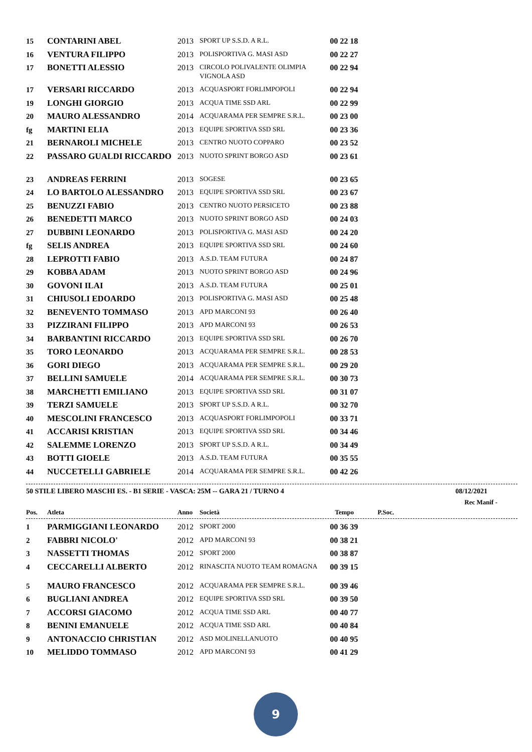| 15 | CONTARINI ABEL | 2013 | SPORT UP S.S.D. A R.L. | 00 22 18 |
| 16 | VENTURA FILIPPO | 2013 | POLISPORTIVA G. MASI ASD | 00 22 27 |
| 17 | BONETTI ALESSIO | 2013 | CIRCOLO POLIVALENTE OLIMPIA VIGNOLA ASD | 00 22 94 |
| 17 | VERSARI RICCARDO | 2013 | ACQUASPORT FORLIMPOPOLI | 00 22 94 |
| 19 | LONGHI GIORGIO | 2013 | ACQUA TIME SSD ARL | 00 22 99 |
| 20 | MAURO ALESSANDRO | 2014 | ACQUARAMA PER SEMPRE S.R.L. | 00 23 00 |
| fg | MARTINI ELIA | 2013 | EQUIPE SPORTIVA SSD SRL | 00 23 36 |
| 21 | BERNAROLI MICHELE | 2013 | CENTRO NUOTO COPPARO | 00 23 52 |
| 22 | PASSARO GUALDI RICCARDO | 2013 | NUOTO SPRINT BORGO ASD | 00 23 61 |
| 23 | ANDREAS FERRINI | 2013 | SOGESE | 00 23 65 |
| 24 | LO BARTOLO ALESSANDRO | 2013 | EQUIPE SPORTIVA SSD SRL | 00 23 67 |
| 25 | BENUZZI FABIO | 2013 | CENTRO NUOTO PERSICETO | 00 23 88 |
| 26 | BENEDETTI MARCO | 2013 | NUOTO SPRINT BORGO ASD | 00 24 03 |
| 27 | DUBBINI LEONARDO | 2013 | POLISPORTIVA G. MASI ASD | 00 24 20 |
| fg | SELIS ANDREA | 2013 | EQUIPE SPORTIVA SSD SRL | 00 24 60 |
| 28 | LEPROTTI FABIO | 2013 | A.S.D. TEAM FUTURA | 00 24 87 |
| 29 | KOBBA ADAM | 2013 | NUOTO SPRINT BORGO ASD | 00 24 96 |
| 30 | GOVONI ILAI | 2013 | A.S.D. TEAM FUTURA | 00 25 01 |
| 31 | CHIUSOLI EDOARDO | 2013 | POLISPORTIVA G. MASI ASD | 00 25 48 |
| 32 | BENEVENTO TOMMASO | 2013 | APD MARCONI 93 | 00 26 40 |
| 33 | PIZZIRANI FILIPPO | 2013 | APD MARCONI 93 | 00 26 53 |
| 34 | BARBANTINI RICCARDO | 2013 | EQUIPE SPORTIVA SSD SRL | 00 26 70 |
| 35 | TORO LEONARDO | 2013 | ACQUARAMA PER SEMPRE S.R.L. | 00 28 53 |
| 36 | GORI DIEGO | 2013 | ACQUARAMA PER SEMPRE S.R.L. | 00 29 20 |
| 37 | BELLINI SAMUELE | 2014 | ACQUARAMA PER SEMPRE S.R.L. | 00 30 73 |
| 38 | MARCHETTI EMILIANO | 2013 | EQUIPE SPORTIVA SSD SRL | 00 31 07 |
| 39 | TERZI SAMUELE | 2013 | SPORT UP S.S.D. A R.L. | 00 32 70 |
| 40 | MESCOLINI FRANCESCO | 2013 | ACQUASPORT FORLIMPOPOLI | 00 33 71 |
| 41 | ACCARISI KRISTIAN | 2013 | EQUIPE SPORTIVA SSD SRL | 00 34 46 |
| 42 | SALEMME LORENZO | 2013 | SPORT UP S.S.D. A R.L. | 00 34 49 |
| 43 | BOTTI GIOELE | 2013 | A.S.D. TEAM FUTURA | 00 35 55 |
| 44 | NUCCETELLI GABRIELE | 2014 | ACQUARAMA PER SEMPRE S.R.L. | 00 42 26 |
50 STILE LIBERO MASCHI ES. - B1 SERIE - VASCA: 25M -- GARA 21 / TURNO 4 08/12/2021
Rec Manif -
| Pos. | Atleta | Anno | Società | Tempo | P.Soc. |
| --- | --- | --- | --- | --- | --- |
| 1 | PARMIGGIANI LEONARDO | 2012 | SPORT 2000 | 00 36 39 |
| 2 | FABBRI NICOLO' | 2012 | APD MARCONI 93 | 00 38 21 |
| 3 | NASSETTI THOMAS | 2012 | SPORT 2000 | 00 38 87 |
| 4 | CECCARELLI ALBERTO | 2012 | RINASCITA NUOTO TEAM ROMAGNA | 00 39 15 |
| 5 | MAURO FRANCESCO | 2012 | ACQUARAMA PER SEMPRE S.R.L. | 00 39 46 |
| 6 | BUGLIANI ANDREA | 2012 | EQUIPE SPORTIVA SSD SRL | 00 39 50 |
| 7 | ACCORSI GIACOMO | 2012 | ACQUA TIME SSD ARL | 00 40 77 |
| 8 | BENINI EMANUELE | 2012 | ACQUA TIME SSD ARL | 00 40 84 |
| 9 | ANTONACCIO CHRISTIAN | 2012 | ASD MOLINELLANUOTO | 00 40 95 |
| 10 | MELIDDO TOMMASO | 2012 | APD MARCONI 93 | 00 41 29 |
9